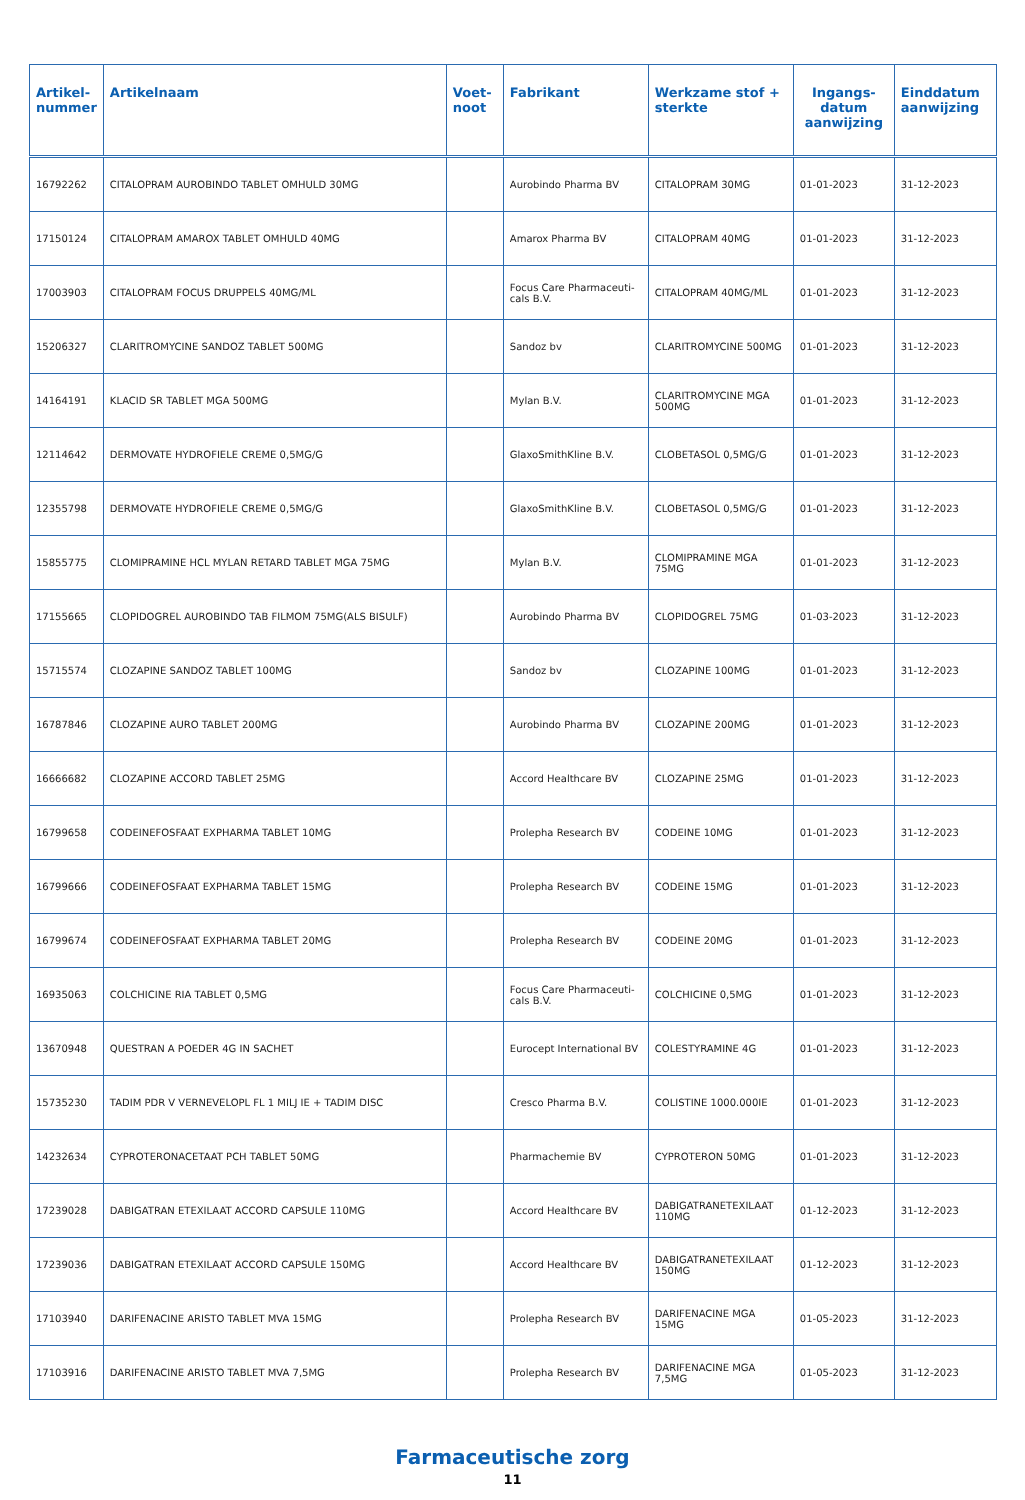| Artikel- nummer | Artikelnaam | Voet- noot | Fabrikant | Werkzame stof + sterkte | Ingangs- datum aanwijzing | Einddatum aanwijzing |
| --- | --- | --- | --- | --- | --- | --- |
| 16792262 | CITALOPRAM AUROBINDO TABLET OMHULD 30MG | | Aurobindo Pharma BV | CITALOPRAM 30MG | 01-01-2023 | 31-12-2023 |
| 17150124 | CITALOPRAM AMAROX TABLET OMHULD 40MG | | Amarox Pharma BV | CITALOPRAM 40MG | 01-01-2023 | 31-12-2023 |
| 17003903 | CITALOPRAM FOCUS DRUPPELS 40MG/ML | | Focus Care Pharmaceuti-cals B.V. | CITALOPRAM 40MG/ML | 01-01-2023 | 31-12-2023 |
| 15206327 | CLARITROMYCINE SANDOZ TABLET 500MG | | Sandoz bv | CLARITROMYCINE 500MG | 01-01-2023 | 31-12-2023 |
| 14164191 | KLACID SR TABLET MGA 500MG | | Mylan B.V. | CLARITROMYCINE MGA 500MG | 01-01-2023 | 31-12-2023 |
| 12114642 | DERMOVATE HYDROFIELE CREME 0,5MG/G | | GlaxoSmithKline B.V. | CLOBETASOL 0,5MG/G | 01-01-2023 | 31-12-2023 |
| 12355798 | DERMOVATE HYDROFIELE CREME 0,5MG/G | | GlaxoSmithKline B.V. | CLOBETASOL 0,5MG/G | 01-01-2023 | 31-12-2023 |
| 15855775 | CLOMIPRAMINE HCL MYLAN RETARD TABLET MGA 75MG | | Mylan B.V. | CLOMIPRAMINE MGA 75MG | 01-01-2023 | 31-12-2023 |
| 17155665 | CLOPIDOGREL AUROBINDO TAB FILMOM 75MG(ALS BISULF) | | Aurobindo Pharma BV | CLOPIDOGREL 75MG | 01-03-2023 | 31-12-2023 |
| 15715574 | CLOZAPINE SANDOZ TABLET 100MG | | Sandoz bv | CLOZAPINE 100MG | 01-01-2023 | 31-12-2023 |
| 16787846 | CLOZAPINE AURO TABLET 200MG | | Aurobindo Pharma BV | CLOZAPINE 200MG | 01-01-2023 | 31-12-2023 |
| 16666682 | CLOZAPINE ACCORD TABLET 25MG | | Accord Healthcare BV | CLOZAPINE 25MG | 01-01-2023 | 31-12-2023 |
| 16799658 | CODEINEFOSFAAT EXPHARMA TABLET 10MG | | Prolepha Research BV | CODEINE 10MG | 01-01-2023 | 31-12-2023 |
| 16799666 | CODEINEFOSFAAT EXPHARMA TABLET 15MG | | Prolepha Research BV | CODEINE 15MG | 01-01-2023 | 31-12-2023 |
| 16799674 | CODEINEFOSFAAT EXPHARMA TABLET 20MG | | Prolepha Research BV | CODEINE 20MG | 01-01-2023 | 31-12-2023 |
| 16935063 | COLCHICINE RIA TABLET 0,5MG | | Focus Care Pharmaceuti-cals B.V. | COLCHICINE 0,5MG | 01-01-2023 | 31-12-2023 |
| 13670948 | QUESTRAN A POEDER 4G IN SACHET | | Eurocept International BV | COLESTYRAMINE 4G | 01-01-2023 | 31-12-2023 |
| 15735230 | TADIM PDR V VERNEVELOPL FL 1 MILJ IE + TADIM DISC | | Cresco Pharma B.V. | COLISTINE 1000.000IE | 01-01-2023 | 31-12-2023 |
| 14232634 | CYPROTERONACETAAT PCH TABLET 50MG | | Pharmachemie BV | CYPROTERON 50MG | 01-01-2023 | 31-12-2023 |
| 17239028 | DABIGATRAN ETEXILAAT ACCORD CAPSULE 110MG | | Accord Healthcare BV | DABIGATRANETEXILAAT 110MG | 01-12-2023 | 31-12-2023 |
| 17239036 | DABIGATRAN ETEXILAAT ACCORD CAPSULE 150MG | | Accord Healthcare BV | DABIGATRANETEXILAAT 150MG | 01-12-2023 | 31-12-2023 |
| 17103940 | DARIFENACINE ARISTO TABLET MVA 15MG | | Prolepha Research BV | DARIFENACINE MGA 15MG | 01-05-2023 | 31-12-2023 |
| 17103916 | DARIFENACINE ARISTO TABLET MVA 7,5MG | | Prolepha Research BV | DARIFENACINE MGA 7,5MG | 01-05-2023 | 31-12-2023 |
Farmaceutische zorg
11